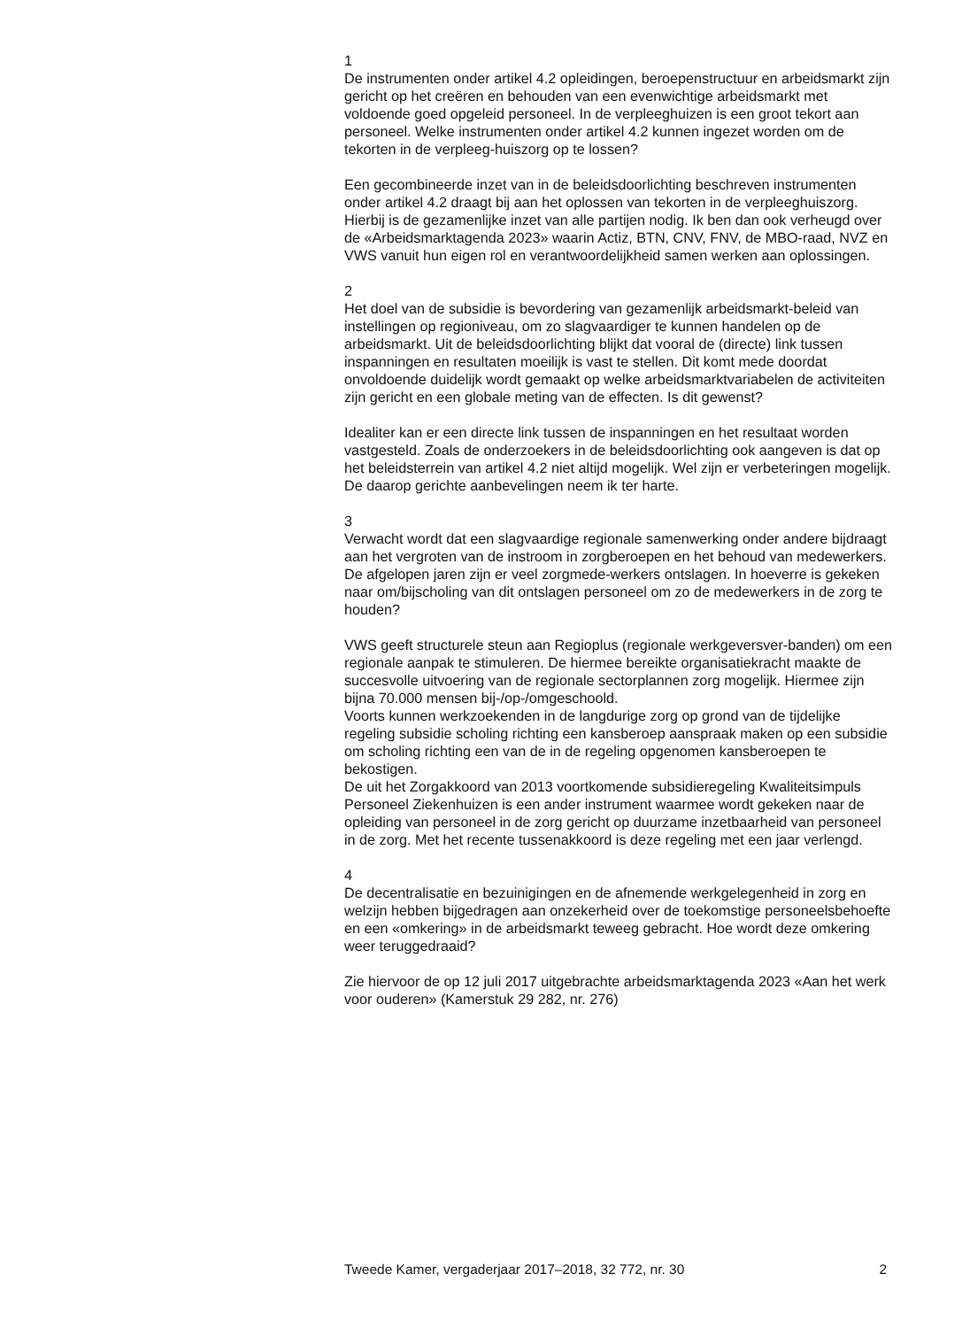1
De instrumenten onder artikel 4.2 opleidingen, beroepenstructuur en arbeidsmarkt zijn gericht op het creëren en behouden van een evenwichtige arbeidsmarkt met voldoende goed opgeleid personeel. In de verpleeghuizen is een groot tekort aan personeel. Welke instrumenten onder artikel 4.2 kunnen ingezet worden om de tekorten in de verpleeg-huiszorg op te lossen?
Een gecombineerde inzet van in de beleidsdoorlichting beschreven instrumenten onder artikel 4.2 draagt bij aan het oplossen van tekorten in de verpleeghuiszorg. Hierbij is de gezamenlijke inzet van alle partijen nodig. Ik ben dan ook verheugd over de «Arbeidsmarktagenda 2023» waarin Actiz, BTN, CNV, FNV, de MBO-raad, NVZ en VWS vanuit hun eigen rol en verantwoordelijkheid samen werken aan oplossingen.
2
Het doel van de subsidie is bevordering van gezamenlijk arbeidsmarkt-beleid van instellingen op regioniveau, om zo slagvaardiger te kunnen handelen op de arbeidsmarkt. Uit de beleidsdoorlichting blijkt dat vooral de (directe) link tussen inspanningen en resultaten moeilijk is vast te stellen. Dit komt mede doordat onvoldoende duidelijk wordt gemaakt op welke arbeidsmarktvariabelen de activiteiten zijn gericht en een globale meting van de effecten. Is dit gewenst?
Idealiter kan er een directe link tussen de inspanningen en het resultaat worden vastgesteld. Zoals de onderzoekers in de beleidsdoorlichting ook aangeven is dat op het beleidsterrein van artikel 4.2 niet altijd mogelijk. Wel zijn er verbeteringen mogelijk. De daarop gerichte aanbevelingen neem ik ter harte.
3
Verwacht wordt dat een slagvaardige regionale samenwerking onder andere bijdraagt aan het vergroten van de instroom in zorgberoepen en het behoud van medewerkers. De afgelopen jaren zijn er veel zorgmede-werkers ontslagen. In hoeverre is gekeken naar om/bijscholing van dit ontslagen personeel om zo de medewerkers in de zorg te houden?
VWS geeft structurele steun aan Regioplus (regionale werkgeversver-banden) om een regionale aanpak te stimuleren. De hiermee bereikte organisatiekracht maakte de succesvolle uitvoering van de regionale sectorplannen zorg mogelijk. Hiermee zijn bijna 70.000 mensen bij-/op-/omgeschoold.
Voorts kunnen werkzoekenden in de langdurige zorg op grond van de tijdelijke regeling subsidie scholing richting een kansberoep aanspraak maken op een subsidie om scholing richting een van de in de regeling opgenomen kansberoepen te bekostigen.
De uit het Zorgakkoord van 2013 voortkomende subsidieregeling Kwaliteitsimpuls Personeel Ziekenhuizen is een ander instrument waarmee wordt gekeken naar de opleiding van personeel in de zorg gericht op duurzame inzetbaarheid van personeel in de zorg. Met het recente tussenakkoord is deze regeling met een jaar verlengd.
4
De decentralisatie en bezuinigingen en de afnemende werkgelegenheid in zorg en welzijn hebben bijgedragen aan onzekerheid over de toekomstige personeelsbehoefte en een «omkering» in de arbeidsmarkt teweeg gebracht. Hoe wordt deze omkering weer teruggedraaid?
Zie hiervoor de op 12 juli 2017 uitgebrachte arbeidsmarktagenda 2023 «Aan het werk voor ouderen» (Kamerstuk 29 282, nr. 276)
Tweede Kamer, vergaderjaar 2017–2018, 32 772, nr. 30 2